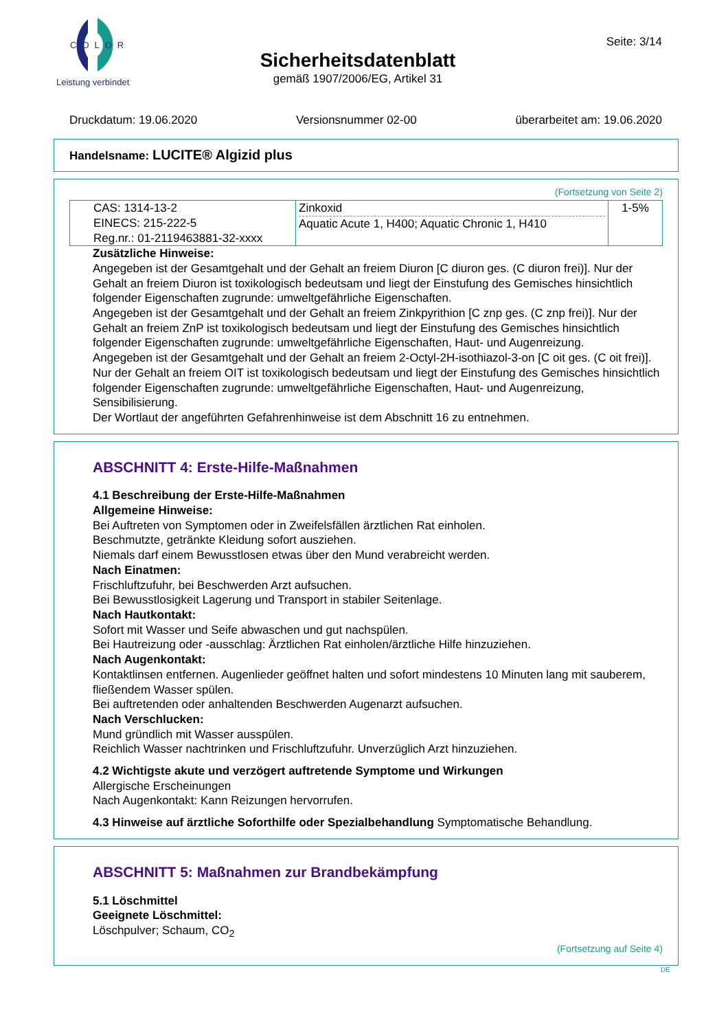COLOR
Leistung verbindet
Sicherheitsdatenblatt
gemäß 1907/2006/EG, Artikel 31
Seite: 3/14
Druckdatum: 19.06.2020 Versionsnummer 02-00 überarbeitet am: 19.06.2020
Handelsname: LUCITE® Algizid plus
(Fortsetzung von Seite 2)
| CAS: 1314-13-2 EINECS: 215-222-5 Reg.nr.: 01-2119463881-32-xxxx | Zinkoxid Aquatic Acute 1, H400; Aquatic Chronic 1, H410 | 1-5% |
Zusätzliche Hinweise:
Angegeben ist der Gesamtgehalt und der Gehalt an freiem Diuron [C diuron ges. (C diuron frei)]. Nur der Gehalt an freiem Diuron ist toxikologisch bedeutsam und liegt der Einstufung des Gemisches hinsichtlich folgender Eigenschaften zugrunde: umweltgefährliche Eigenschaften.
Angegeben ist der Gesamtgehalt und der Gehalt an freiem Zinkpyrithion [C znp ges. (C znp frei)]. Nur der Gehalt an freiem ZnP ist toxikologisch bedeutsam und liegt der Einstufung des Gemisches hinsichtlich folgender Eigenschaften zugrunde: umweltgefährliche Eigenschaften, Haut- und Augenreizung.
Angegeben ist der Gesamtgehalt und der Gehalt an freiem 2-Octyl-2H-isothiazol-3-on [C oit ges. (C oit frei)]. Nur der Gehalt an freiem OIT ist toxikologisch bedeutsam und liegt der Einstufung des Gemisches hinsichtlich folgender Eigenschaften zugrunde: umweltgefährliche Eigenschaften, Haut- und Augenreizung, Sensibilisierung.
Der Wortlaut der angeführten Gefahrenhinweise ist dem Abschnitt 16 zu entnehmen.
ABSCHNITT 4: Erste-Hilfe-Maßnahmen
4.1 Beschreibung der Erste-Hilfe-Maßnahmen
Allgemeine Hinweise:
Bei Auftreten von Symptomen oder in Zweifelsfällen ärztlichen Rat einholen.
Beschmutzte, getränkte Kleidung sofort ausziehen.
Niemals darf einem Bewusstlosen etwas über den Mund verabreicht werden.
Nach Einatmen:
Frischluftzufuhr, bei Beschwerden Arzt aufsuchen.
Bei Bewusstlosigkeit Lagerung und Transport in stabiler Seitenlage.
Nach Hautkontakt:
Sofort mit Wasser und Seife abwaschen und gut nachspülen.
Bei Hautreizung oder -ausschlag: Ärztlichen Rat einholen/ärztliche Hilfe hinzuziehen.
Nach Augenkontakt:
Kontaktlinsen entfernen. Augenlieder geöffnet halten und sofort mindestens 10 Minuten lang mit sauberem, fließendem Wasser spülen.
Bei auftretenden oder anhaltenden Beschwerden Augenarzt aufsuchen.
Nach Verschlucken:
Mund gründlich mit Wasser ausspülen.
Reichlich Wasser nachtrinken und Frischluftzufuhr. Unverzüglich Arzt hinzuziehen.
4.2 Wichtigste akute und verzögert auftretende Symptome und Wirkungen
Allergische Erscheinungen
Nach Augenkontakt: Kann Reizungen hervorrufen.
4.3 Hinweise auf ärztliche Soforthilfe oder Spezialbehandlung Symptomatische Behandlung.
ABSCHNITT 5: Maßnahmen zur Brandbekämpfung
5.1 Löschmittel
Geeignete Löschmittel:
Löschpulver; Schaum, CO<sub>2</sub>
(Fortsetzung auf Seite 4)
DE